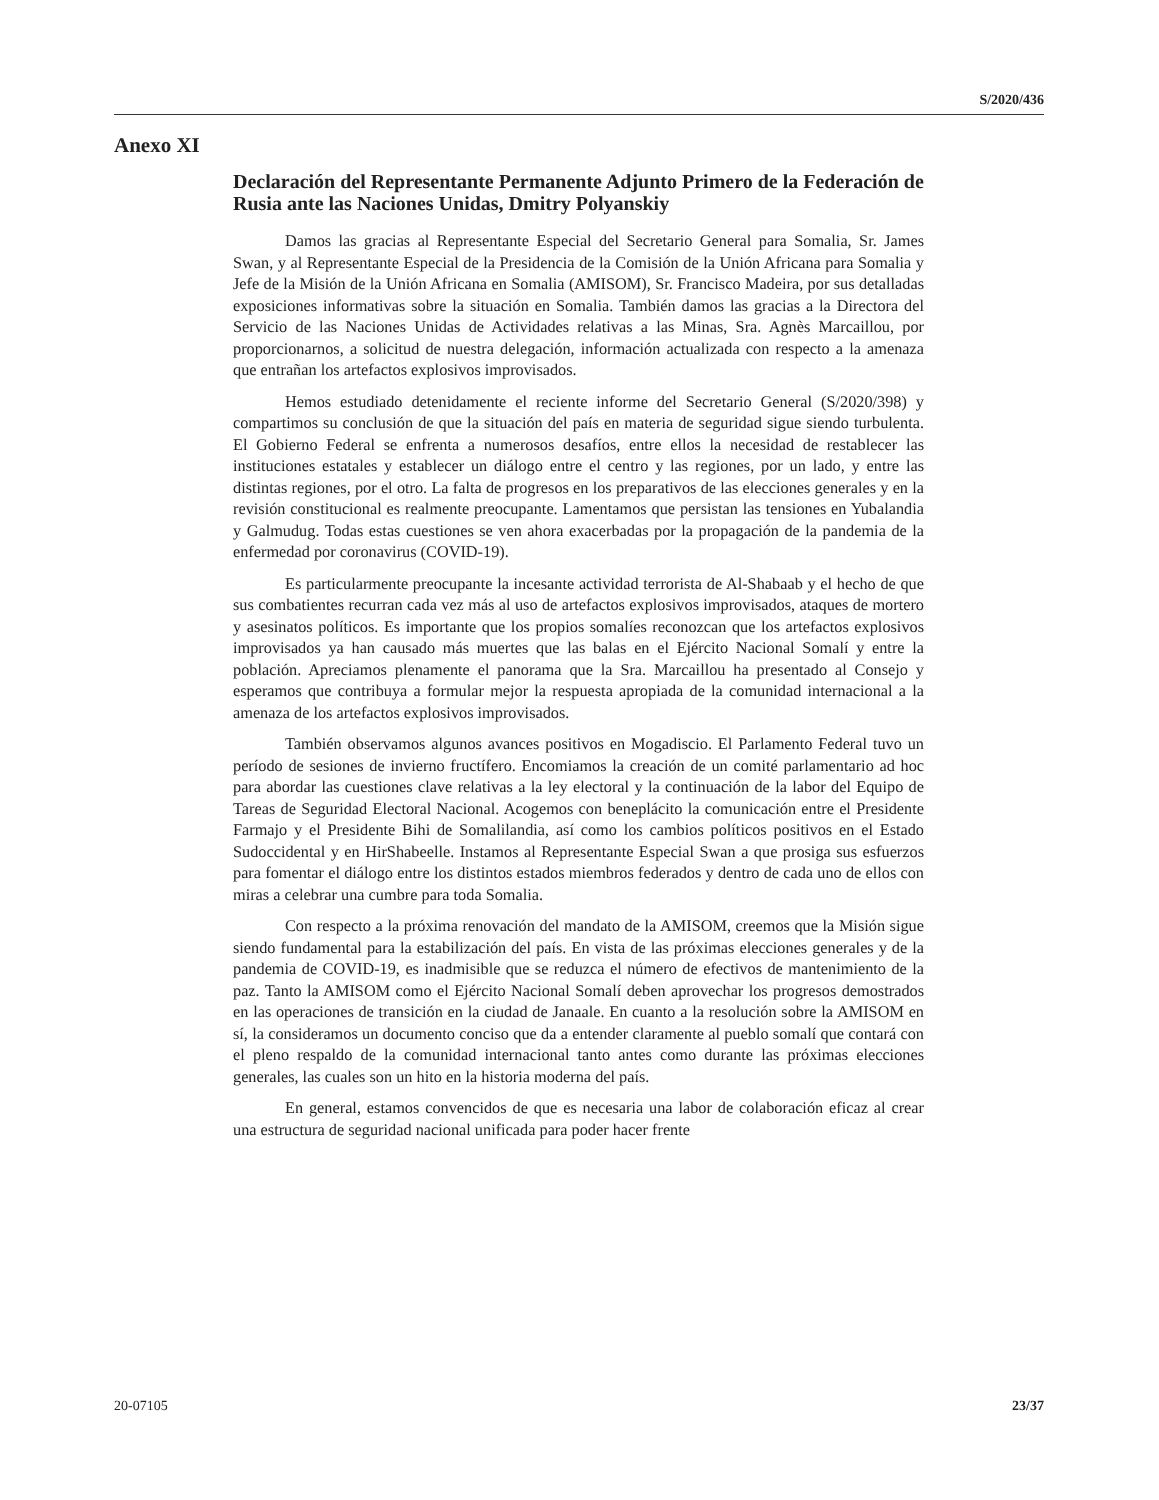S/2020/436
Anexo XI
Declaración del Representante Permanente Adjunto Primero de la Federación de Rusia ante las Naciones Unidas, Dmitry Polyanskiy
Damos las gracias al Representante Especial del Secretario General para Somalia, Sr. James Swan, y al Representante Especial de la Presidencia de la Comisión de la Unión Africana para Somalia y Jefe de la Misión de la Unión Africana en Somalia (AMISOM), Sr. Francisco Madeira, por sus detalladas exposiciones informativas sobre la situación en Somalia. También damos las gracias a la Directora del Servicio de las Naciones Unidas de Actividades relativas a las Minas, Sra. Agnès Marcaillou, por proporcionarnos, a solicitud de nuestra delegación, información actualizada con respecto a la amenaza que entrañan los artefactos explosivos improvisados.
Hemos estudiado detenidamente el reciente informe del Secretario General (S/2020/398) y compartimos su conclusión de que la situación del país en materia de seguridad sigue siendo turbulenta. El Gobierno Federal se enfrenta a numerosos desafíos, entre ellos la necesidad de restablecer las instituciones estatales y establecer un diálogo entre el centro y las regiones, por un lado, y entre las distintas regiones, por el otro. La falta de progresos en los preparativos de las elecciones generales y en la revisión constitucional es realmente preocupante. Lamentamos que persistan las tensiones en Yubalandia y Galmudug. Todas estas cuestiones se ven ahora exacerbadas por la propagación de la pandemia de la enfermedad por coronavirus (COVID-19).
Es particularmente preocupante la incesante actividad terrorista de Al-Shabaab y el hecho de que sus combatientes recurran cada vez más al uso de artefactos explosivos improvisados, ataques de mortero y asesinatos políticos. Es importante que los propios somalíes reconozcan que los artefactos explosivos improvisados ya han causado más muertes que las balas en el Ejército Nacional Somalí y entre la población. Apreciamos plenamente el panorama que la Sra. Marcaillou ha presentado al Consejo y esperamos que contribuya a formular mejor la respuesta apropiada de la comunidad internacional a la amenaza de los artefactos explosivos improvisados.
También observamos algunos avances positivos en Mogadiscio. El Parlamento Federal tuvo un período de sesiones de invierno fructífero. Encomiamos la creación de un comité parlamentario ad hoc para abordar las cuestiones clave relativas a la ley electoral y la continuación de la labor del Equipo de Tareas de Seguridad Electoral Nacional. Acogemos con beneplácito la comunicación entre el Presidente Farmajo y el Presidente Bihi de Somalilandia, así como los cambios políticos positivos en el Estado Sudoccidental y en HirShabeelle. Instamos al Representante Especial Swan a que prosiga sus esfuerzos para fomentar el diálogo entre los distintos estados miembros federados y dentro de cada uno de ellos con miras a celebrar una cumbre para toda Somalia.
Con respecto a la próxima renovación del mandato de la AMISOM, creemos que la Misión sigue siendo fundamental para la estabilización del país. En vista de las próximas elecciones generales y de la pandemia de COVID-19, es inadmisible que se reduzca el número de efectivos de mantenimiento de la paz. Tanto la AMISOM como el Ejército Nacional Somalí deben aprovechar los progresos demostrados en las operaciones de transición en la ciudad de Janaale. En cuanto a la resolución sobre la AMISOM en sí, la consideramos un documento conciso que da a entender claramente al pueblo somalí que contará con el pleno respaldo de la comunidad internacional tanto antes como durante las próximas elecciones generales, las cuales son un hito en la historia moderna del país.
En general, estamos convencidos de que es necesaria una labor de colaboración eficaz al crear una estructura de seguridad nacional unificada para poder hacer frente
20-07105 23/37